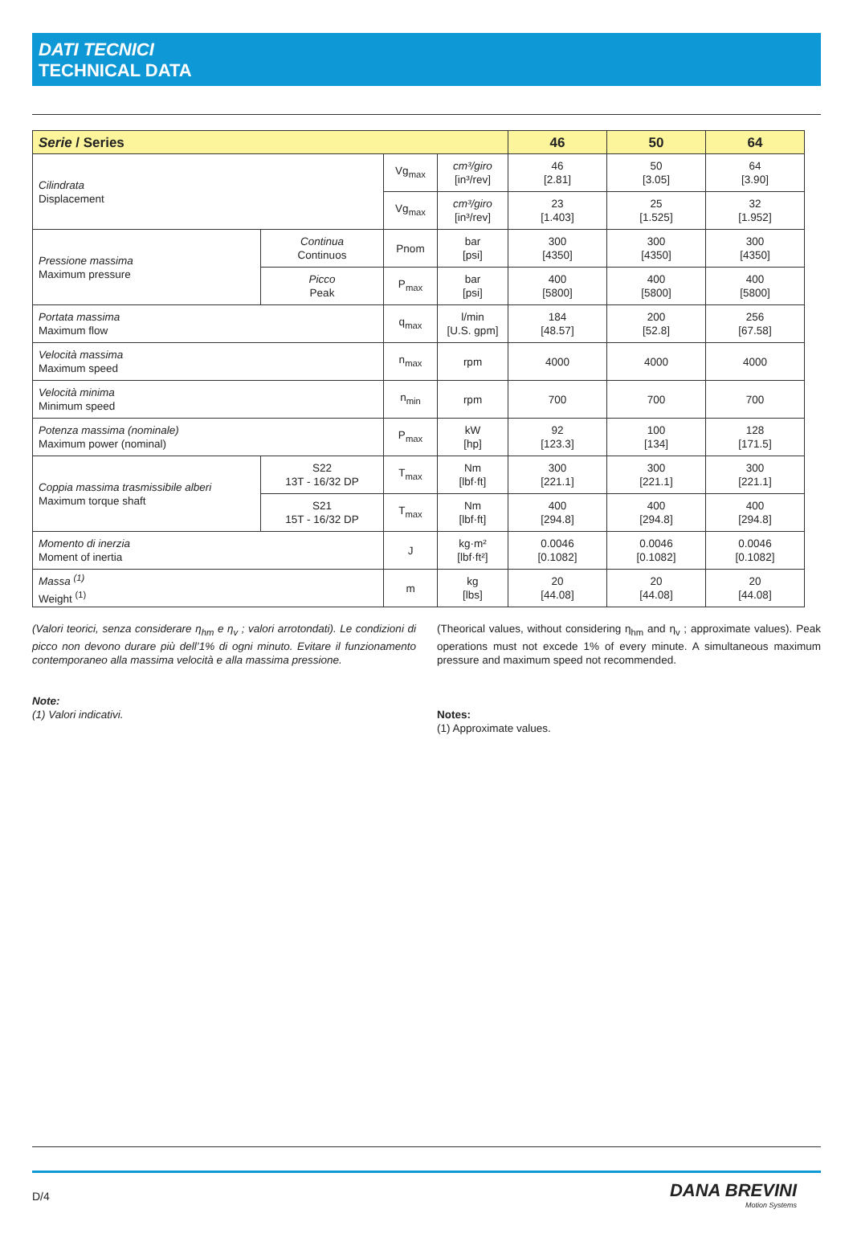DATI TECNICI
TECHNICAL DATA
| Serie / Series | | | | 46 | 50 | 64 |
| --- | --- | --- | --- | --- | --- | --- |
| Cilindrata Displacement | | Vg<sub>max</sub> | cm³/giro [in³/rev] | 46 [2.81] | 50 [3.05] | 64 [3.90] |
| | | Vg<sub>max</sub> | cm³/giro [in³/rev] | 23 [1.403] | 25 [1.525] | 32 [1.952] |
| Pressione massima Maximum pressure | Continua Continuos | Pnom | bar [psi] | 300 [4350] | 300 [4350] | 300 [4350] |
| | Picco Peak | P<sub>max</sub> | bar [psi] | 400 [5800] | 400 [5800] | 400 [5800] |
| Portata massima Maximum flow | | q<sub>max</sub> | l/min [U.S. gpm] | 184 [48.57] | 200 [52.8] | 256 [67.58] |
| Velocità massima Maximum speed | | n<sub>max</sub> | rpm | 4000 | 4000 | 4000 |
| Velocità minima Minimum speed | | n<sub>min</sub> | rpm | 700 | 700 | 700 |
| Potenza massima (nominale) Maximum power (nominal) | | P<sub>max</sub> | kW [hp] | 92 [123.3] | 100 [134] | 128 [171.5] |
| Coppia massima trasmissibile alberi Maximum torque shaft | S22 13T - 16/32 DP | T<sub>max</sub> | Nm [lbf·ft] | 300 [221.1] | 300 [221.1] | 300 [221.1] |
| | S21 15T - 16/32 DP | T<sub>max</sub> | Nm [lbf·ft] | 400 [294.8] | 400 [294.8] | 400 [294.8] |
| Momento di inerzia Moment of inertia | | J | kg·m² [lbf·ft²] | 0.0046 [0.1082] | 0.0046 [0.1082] | 0.0046 [0.1082] |
| Massa <sup>(1)</sup> Weight <sup>(1)</sup> | | m | kg [lbs] | 20 [44.08] | 20 [44.08] | 20 [44.08] |
(Valori teorici, senza considerare η<sub>hm</sub> e η<sub>v</sub> ; valori arrotondati). Le condizioni di picco non devono durare più dell’1% di ogni minuto. Evitare il funzionamento contemporaneo alla massima velocità e alla massima pressione.
Note:
(1) Valori indicativi.
(Theorical values, without considering η<sub>hm</sub> and η<sub>v</sub> ; approximate values). Peak operations must not excede 1% of every minute. A simultaneous maximum pressure and maximum speed not recommended.
Notes:
(1) Approximate values.
D/4
DANA BREVINI
Motion Systems